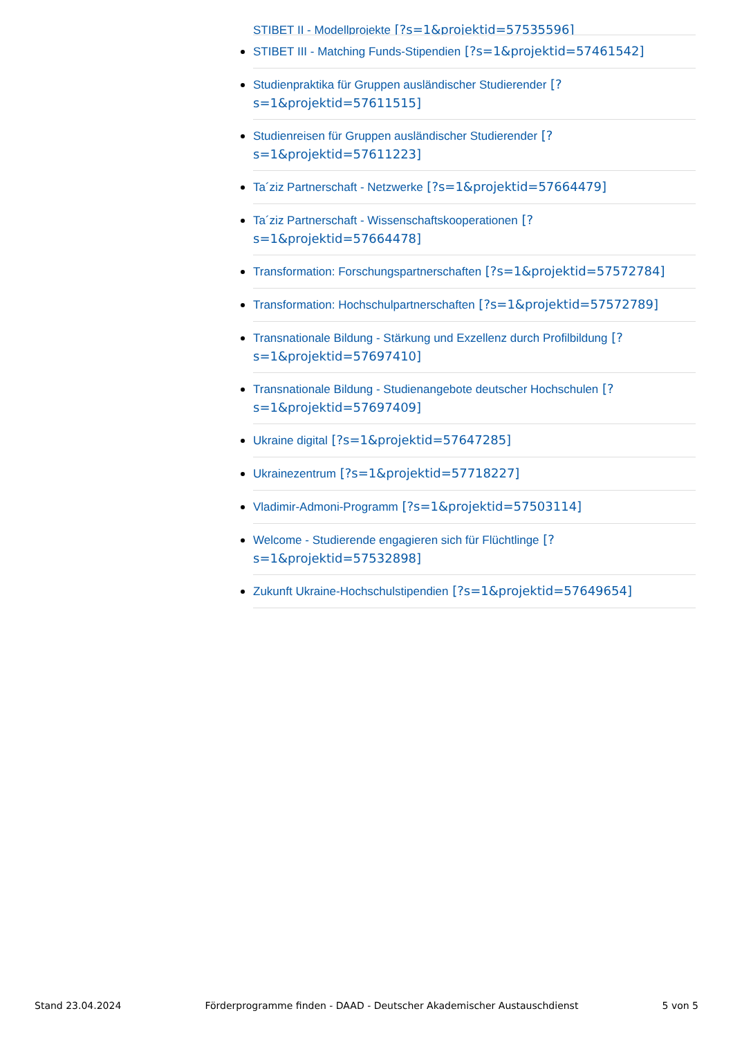STIBET II - Modellprojekte [?s=1&projektid=57535596]
STIBET III - Matching Funds-Stipendien [?s=1&projektid=57461542]
Studienpraktika für Gruppen ausländischer Studierender [?s=1&projektid=57611515]
Studienreisen für Gruppen ausländischer Studierender [?s=1&projektid=57611223]
Ta´ziz Partnerschaft - Netzwerke [?s=1&projektid=57664479]
Ta´ziz Partnerschaft - Wissenschaftskooperationen [?s=1&projektid=57664478]
Transformation: Forschungspartnerschaften [?s=1&projektid=57572784]
Transformation: Hochschulpartnerschaften [?s=1&projektid=57572789]
Transnationale Bildung - Stärkung und Exzellenz durch Profilbildung [?s=1&projektid=57697410]
Transnationale Bildung - Studienangebote deutscher Hochschulen [?s=1&projektid=57697409]
Ukraine digital [?s=1&projektid=57647285]
Ukrainezentrum [?s=1&projektid=57718227]
Vladimir-Admoni-Programm [?s=1&projektid=57503114]
Welcome - Studierende engagieren sich für Flüchtlinge [?s=1&projektid=57532898]
Zukunft Ukraine-Hochschulstipendien [?s=1&projektid=57649654]
Stand 23.04.2024 Förderprogramme finden - DAAD - Deutscher Akademischer Austauschdienst 5 von 5